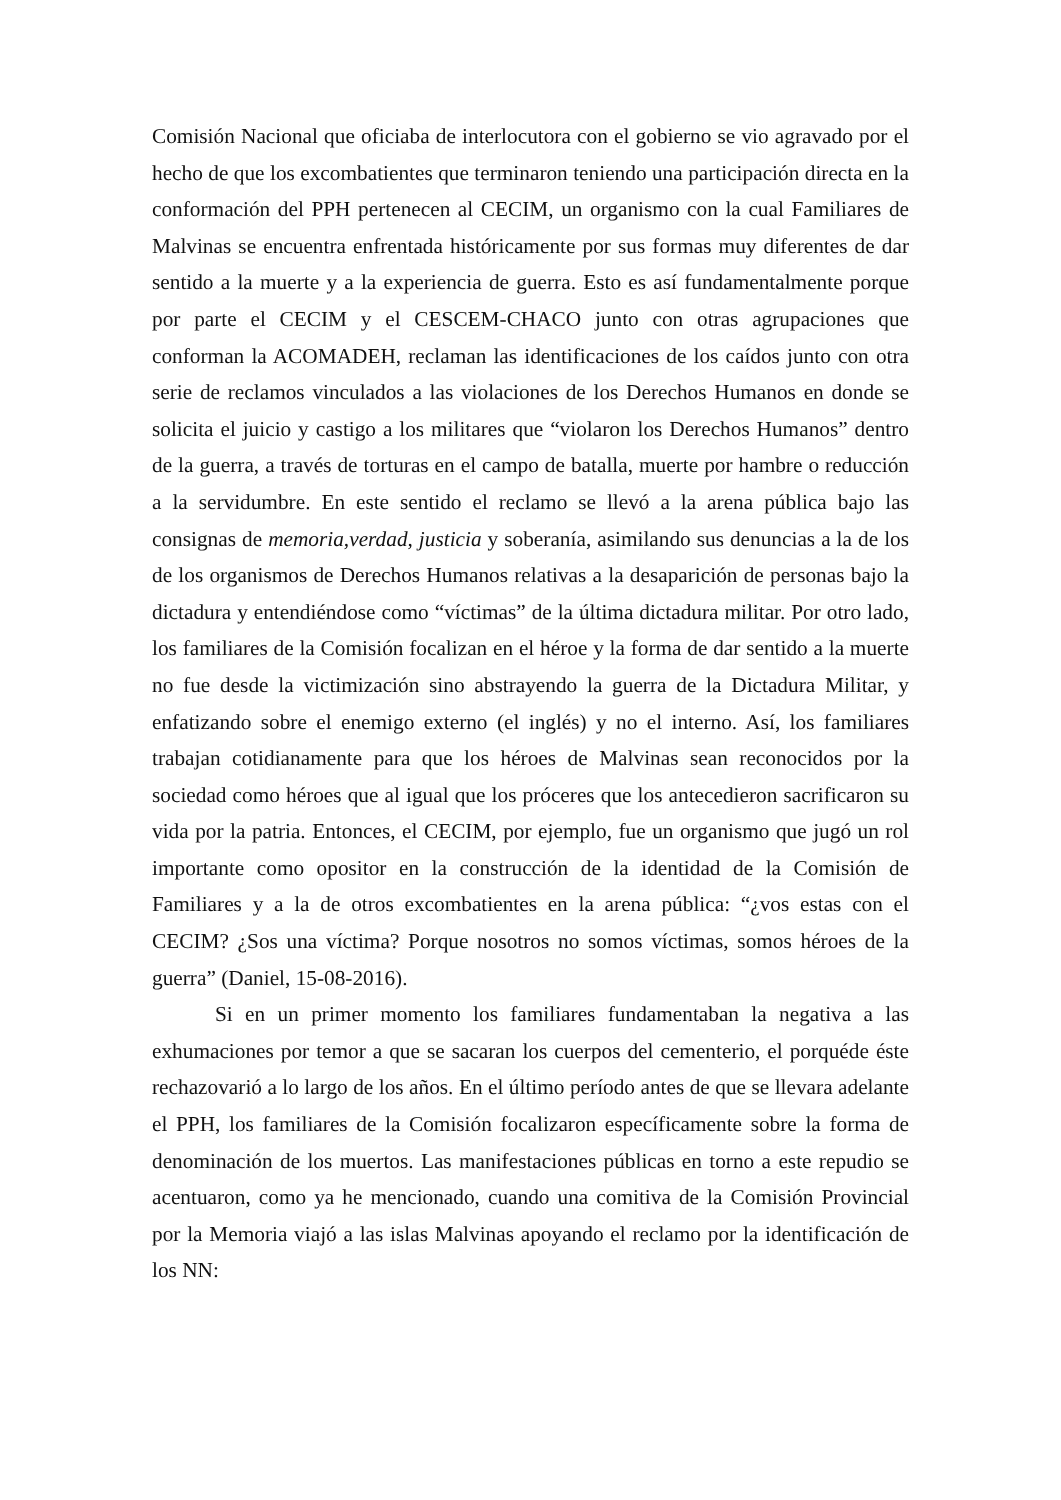Comisión Nacional que oficiaba de interlocutora con el gobierno se vio agravado por el hecho de que los excombatientes que terminaron teniendo una participación directa en la conformación del PPH pertenecen al CECIM, un organismo con la cual Familiares de Malvinas se encuentra enfrentada históricamente por sus formas muy diferentes de dar sentido a la muerte y a la experiencia de guerra. Esto es así fundamentalmente porque por parte el CECIM y el CESCEM-CHACO junto con otras agrupaciones que conforman la ACOMADEH, reclaman las identificaciones de los caídos junto con otra serie de reclamos vinculados a las violaciones de los Derechos Humanos en donde se solicita el juicio y castigo a los militares que “violaron los Derechos Humanos” dentro de la guerra, a través de torturas en el campo de batalla, muerte por hambre o reducción a la servidumbre. En este sentido el reclamo se llevó a la arena pública bajo las consignas de memoria,verdad, justicia y soberanía, asimilando sus denuncias a la de los de los organismos de Derechos Humanos relativas a la desaparición de personas bajo la dictadura y entendiéndose como “víctimas” de la última dictadura militar. Por otro lado, los familiares de la Comisión focalizan en el héroe y la forma de dar sentido a la muerte no fue desde la victimización sino abstrayendo la guerra de la Dictadura Militar, y enfatizando sobre el enemigo externo (el inglés) y no el interno. Así, los familiares trabajan cotidianamente para que los héroes de Malvinas sean reconocidos por la sociedad como héroes que al igual que los próceres que los antecedieron sacrificaron su vida por la patria. Entonces, el CECIM, por ejemplo, fue un organismo que jugó un rol importante como opositor en la construcción de la identidad de la Comisión de Familiares y a la de otros excombatientes en la arena pública: “¿vos estas con el CECIM? ¿Sos una víctima? Porque nosotros no somos víctimas, somos héroes de la guerra” (Daniel, 15-08-2016).
Si en un primer momento los familiares fundamentaban la negativa a las exhumaciones por temor a que se sacaran los cuerpos del cementerio, el porquéde éste rechazovarió a lo largo de los años. En el último período antes de que se llevara adelante el PPH, los familiares de la Comisión focalizaron específicamente sobre la forma de denominación de los muertos. Las manifestaciones públicas en torno a este repudio se acentuaron, como ya he mencionado, cuando una comitiva de la Comisión Provincial por la Memoria viajó a las islas Malvinas apoyando el reclamo por la identificación de los NN: